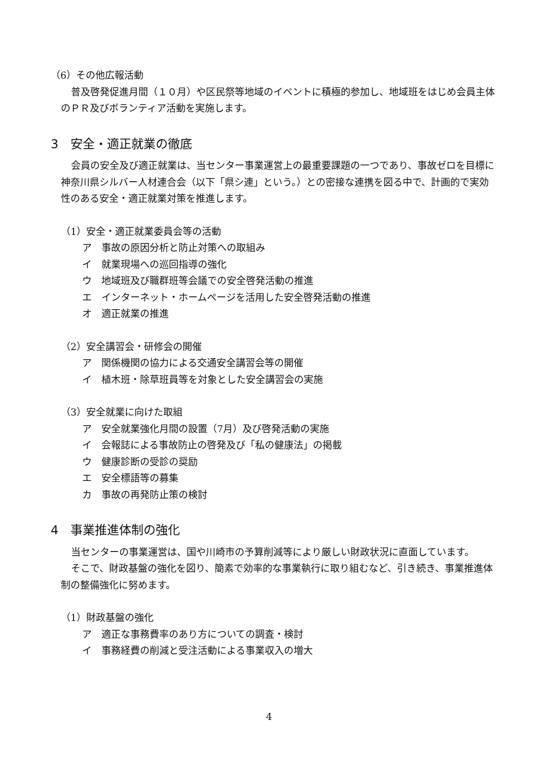（6）その他広報活動
普及啓発促進月間（１０月）や区民祭等地域のイベントに積極的参加し、地域班をはじめ会員主体のＰＲ及びボランティア活動を実施します。
3　安全・適正就業の徹底
会員の安全及び適正就業は、当センター事業運営上の最重要課題の一つであり、事故ゼロを目標に神奈川県シルバー人材連合会（以下「県シ連」という。）との密接な連携を図る中で、計画的で実効性のある安全・適正就業対策を推進します。
（1）安全・適正就業委員会等の活動
ア　事故の原因分析と防止対策への取組み
イ　就業現場への巡回指導の強化
ウ　地域班及び職群班等会議での安全啓発活動の推進
エ　インターネット・ホームページを活用した安全啓発活動の推進
オ　適正就業の推進
（2）安全講習会・研修会の開催
ア　関係機関の協力による交通安全講習会等の開催
イ　植木班・除草班員等を対象とした安全講習会の実施
（3）安全就業に向けた取組
ア　安全就業強化月間の設置（7月）及び啓発活動の実施
イ　会報誌による事故防止の啓発及び「私の健康法」の掲載
ウ　健康診断の受診の奨励
エ　安全標語等の募集
カ　事故の再発防止策の検討
4　事業推進体制の強化
当センターの事業運営は、国や川崎市の予算削減等により厳しい財政状況に直面しています。
そこで、財政基盤の強化を図り、簡素で効率的な事業執行に取り組むなど、引き続き、事業推進体制の整備強化に努めます。
（1）財政基盤の強化
ア　適正な事務費率のあり方についての調査・検討
イ　事務経費の削減と受注活動による事業収入の増大
4